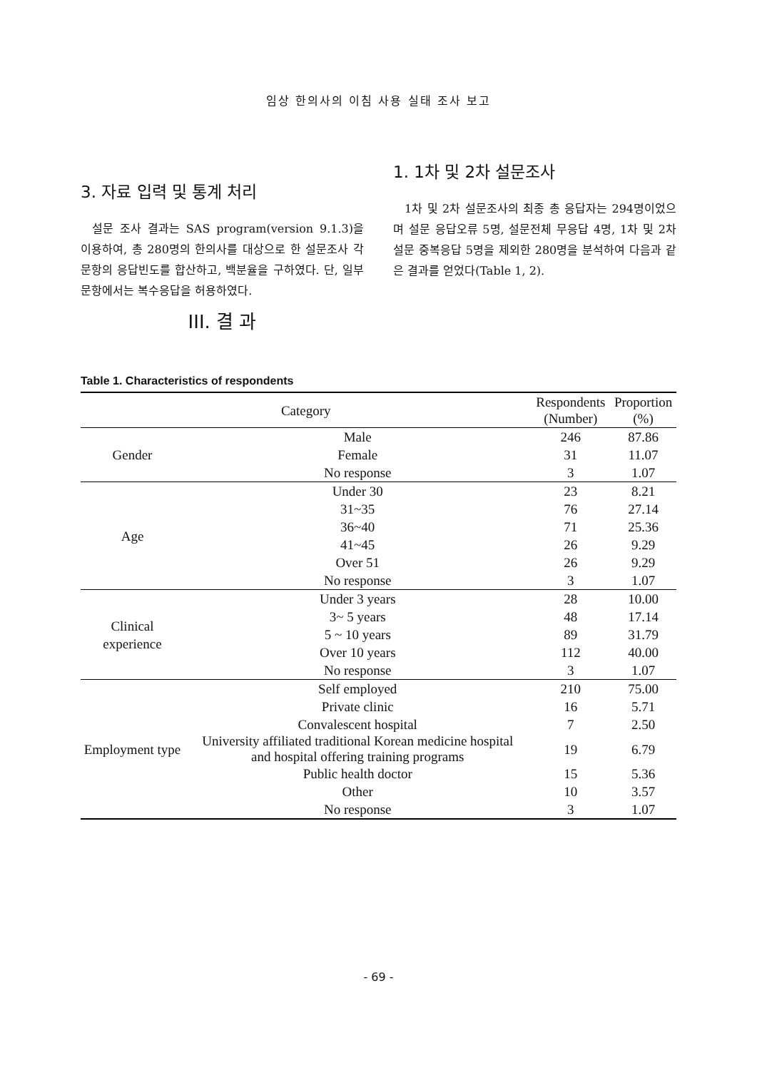임상 한의사의 이침 사용 실태 조사 보고
3. 자료 입력 및 통계 처리
설문 조사 결과는 SAS program(version 9.1.3)을 이용하여, 총 280명의 한의사를 대상으로 한 설문조사 각 문항의 응답빈도를 합산하고, 백분율을 구하였다. 단, 일부 문항에서는 복수응답을 허용하였다.
III. 결 과
1. 1차 및 2차 설문조사
1차 및 2차 설문조사의 최종 총 응답자는 294명이었으며 설문 응답오류 5명, 설문전체 무응답 4명, 1차 및 2차 설문 중복응답 5명을 제외한 280명을 분석하여 다음과 같은 결과를 얻었다(Table 1, 2).
Table 1. Characteristics of respondents
| Category | | Respondents (Number) | Proportion (%) |
| --- | --- | --- | --- |
| Gender | Male | 246 | 87.86 |
| | Female | 31 | 11.07 |
| | No response | 3 | 1.07 |
| Age | Under 30 | 23 | 8.21 |
| | 31~35 | 76 | 27.14 |
| | 36~40 | 71 | 25.36 |
| | 41~45 | 26 | 9.29 |
| | Over 51 | 26 | 9.29 |
| | No response | 3 | 1.07 |
| Clinical experience | Under 3 years | 28 | 10.00 |
| | 3~ 5 years | 48 | 17.14 |
| | 5 ~ 10 years | 89 | 31.79 |
| | Over 10 years | 112 | 40.00 |
| | No response | 3 | 1.07 |
| Employment type | Self employed | 210 | 75.00 |
| | Private clinic | 16 | 5.71 |
| | Convalescent hospital | 7 | 2.50 |
| | University affiliated traditional Korean medicine hospital and hospital offering training programs | 19 | 6.79 |
| | Public health doctor | 15 | 5.36 |
| | Other | 10 | 3.57 |
| | No response | 3 | 1.07 |
- 69 -